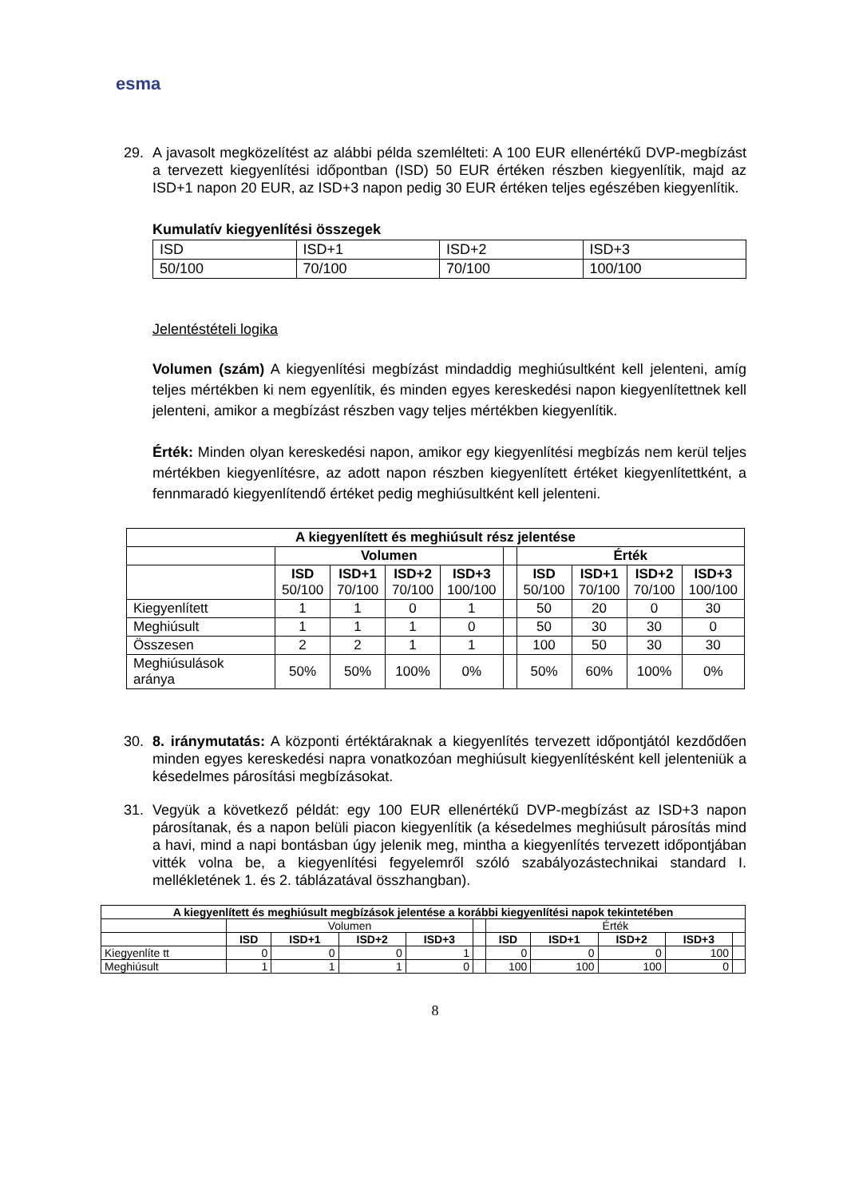esma
29. A javasolt megközelítést az alábbi példa szemlélteti: A 100 EUR ellenértékű DVP-megbízást a tervezett kiegyenlítési időpontban (ISD) 50 EUR értéken részben kiegyenlítik, majd az ISD+1 napon 20 EUR, az ISD+3 napon pedig 30 EUR értéken teljes egészében kiegyenlítik.
Kumulatív kiegyenlítési összegek
| ISD | ISD+1 | ISD+2 | ISD+3 |
| 50/100 | 70/100 | 70/100 | 100/100 |
Jelentéstételi logika
Volumen (szám) A kiegyenlítési megbízást mindaddig meghiúsultként kell jelenteni, amíg teljes mértékben ki nem egyenlítik, és minden egyes kereskedési napon kiegyenlítettnek kell jelenteni, amikor a megbízást részben vagy teljes mértékben kiegyenlítik.
Érték: Minden olyan kereskedési napon, amikor egy kiegyenlítési megbízás nem kerül teljes mértékben kiegyenlítésre, az adott napon részben kiegyenlített értéket kiegyenlítettként, a fennmaradó kiegyenlítendő értéket pedig meghiúsultként kell jelenteni.
| A kiegyenlített és meghiúsult rész jelentése | | | | | | | | | |
| --- | --- | --- | --- | --- | --- | --- | --- | --- | --- |
| | Volumen | | | | | Érték | | | |
| | ISD 50/100 | ISD+1 70/100 | ISD+2 70/100 | ISD+3 100/100 | | ISD 50/100 | ISD+1 70/100 | ISD+2 70/100 | ISD+3 100/100 |
| Kiegyenlített | 1 | 1 | 0 | 1 | | 50 | 20 | 0 | 30 |
| Meghiúsult | 1 | 1 | 1 | 0 | | 50 | 30 | 30 | 0 |
| Összesen | 2 | 2 | 1 | 1 | | 100 | 50 | 30 | 30 |
| Meghiúsulások aránya | 50% | 50% | 100% | 0% | | 50% | 60% | 100% | 0% |
30. 8. iránymutatás: A központi értéktáraknak a kiegyenlítés tervezett időpontjától kezdődően minden egyes kereskedési napra vonatkozóan meghiúsult kiegyenlítésként kell jelenteniük a késedelmes párosítási megbízásokat.
31. Vegyük a következő példát: egy 100 EUR ellenértékű DVP-megbízást az ISD+3 napon párosítanak, és a napon belüli piacon kiegyenlítik (a késedelmes meghiúsult párosítás mind a havi, mind a napi bontásban úgy jelenik meg, mintha a kiegyenlítés tervezett időpontjában vitték volna be, a kiegyenlítési fegyelemről szóló szabályozástechnikai standard I. mellékletének 1. és 2. táblázatával összhangban).
| A kiegyenlített és meghiúsult megbízások jelentése a korábbi kiegyenlítési napok tekintetében | | | | | | | | | | |
| --- | --- | --- | --- | --- | --- | --- | --- | --- | --- | --- |
| | Volumen | | | | | Érték | | | | |
| | ISD | ISD+1 | ISD+2 | ISD+3 | | ISD | ISD+1 | ISD+2 | ISD+3 | |
| Kiegyenlíte tt | 0 | 0 | 0 | 1 | | 0 | 0 | 0 | 100 | |
| Meghiúsult | 1 | 1 | 1 | 0 | | 100 | 100 | 100 | 0 | |
8